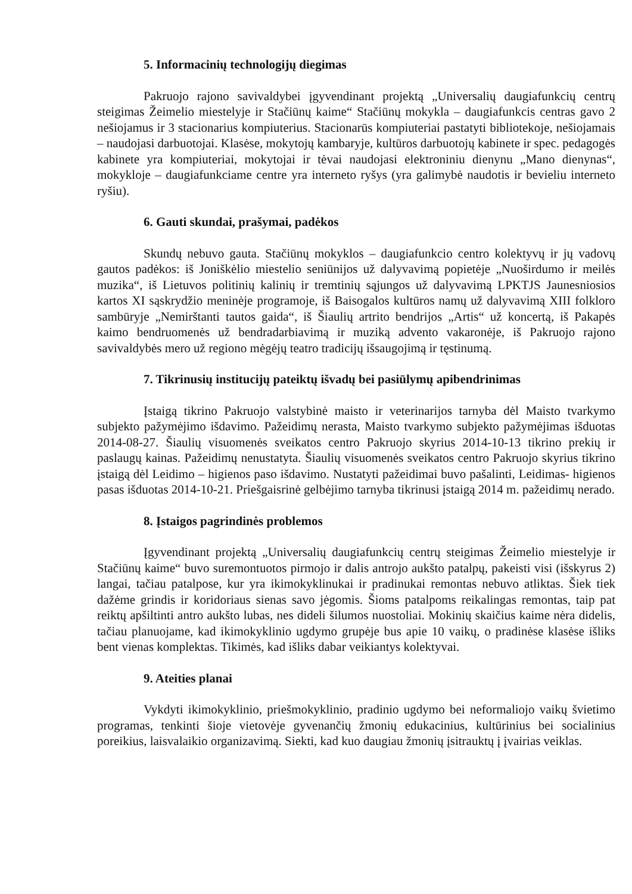5. Informacinių technologijų diegimas
Pakruojo rajono savivaldybei įgyvendinant projektą „Universalių daugiafunkcių centrų steigimas Žeimelio miestelyje ir Stačiūnų kaime“ Stačiūnų mokykla – daugiafunkcis centras gavo 2 nešiojamus ir 3 stacionarius kompiuterius. Stacionarūs kompiuteriai pastatyti bibliotekoje, nešiojamais – naudojasi darbuotojai. Klasėse, mokytojų kambaryje, kultūros darbuotojų kabinete ir spec. pedagogės kabinete yra kompiuteriai, mokytojai ir tėvai naudojasi elektroniniu dienynu „Mano dienynas“, mokykloje – daugiafunkciame centre yra interneto ryšys (yra galimybė naudotis ir bevieliu interneto ryšiu).
6. Gauti skundai, prašymai, padėkos
Skundų nebuvo gauta. Stačiūnų mokyklos – daugiafunkcio centro kolektyvų ir jų vadovų gautos padėkos: iš Joniškėlio miestelio seniūnijos už dalyvavimą popietėje „Nuoširdumo ir meilės muzika“, iš Lietuvos politinių kalinių ir tremtinių sąjungos už dalyvavimą LPKTJS Jaunesniosios kartos XI sąskrydžio meninėje programoje, iš Baisogalos kultūros namų už dalyvavimą XIII folkloro sambūryje „Nemirštanti tautos gaida“, iš Šiaulių artrito bendrijos „Artis“ už koncertą, iš Pakapės kaimo bendruomenės už bendradarbiavimą ir muziką advento vakaronėje, iš Pakruojo rajono savivaldybės mero už regiono mėgėjų teatro tradicijų išsaugojimą ir tęstinumą.
7. Tikrinusių institucijų pateiktų išvadų bei pasiūlymų apibendrinimas
Įstaigą tikrino Pakruojo valstybinė maisto ir veterinarijos tarnyba dėl Maisto tvarkymo subjekto pažymėjimo išdavimo. Pažeidimų nerasta, Maisto tvarkymo subjekto pažymėjimas išduotas 2014-08-27. Šiaulių visuomenės sveikatos centro Pakruojo skyrius 2014-10-13 tikrino prekių ir paslaugų kainas. Pažeidimų nenustatyta. Šiaulių visuomenės sveikatos centro Pakruojo skyrius tikrino įstaigą dėl Leidimo – higienos paso išdavimo. Nustatyti pažeidimai buvo pašalinti, Leidimas- higienos pasas išduotas 2014-10-21. Priešgaisrinė gelbėjimo tarnyba tikrinusi įstaigą 2014 m. pažeidimų nerado.
8. Įstaigos pagrindinės problemos
Įgyvendinant projektą „Universalių daugiafunkcių centrų steigimas Žeimelio miestelyje ir Stačiūnų kaime“ buvo suremontuotos pirmojo ir dalis antrojo aukšto patalpų, pakeisti visi (išskyrus 2) langai, tačiau patalpose, kur yra ikimokyklinukai ir pradinukai remontas nebuvo atliktas. Šiek tiek dažėme grindis ir koridoriaus sienas savo jėgomis. Šioms patalpoms reikalingas remontas, taip pat reiktų apšiltinti antro aukšto lubas, nes dideli šilumos nuostoliai. Mokinių skaičius kaime nėra didelis, tačiau planuojame, kad ikimokyklinio ugdymo grupėje bus apie 10 vaikų, o pradinėse klasėse išliks bent vienas komplektas. Tikimės, kad išliks dabar veikiantys kolektyvai.
9. Ateities planai
Vykdyti ikimokyklinio, priešmokyklinio, pradinio ugdymo bei neformaliojo vaikų švietimo programas, tenkinti šioje vietovėje gyvenančių žmonių edukacinius, kultūrinius bei socialinius poreikius, laisvalaikio organizavimą. Siekti, kad kuo daugiau žmonių įsitrauktų į įvairias veiklas.